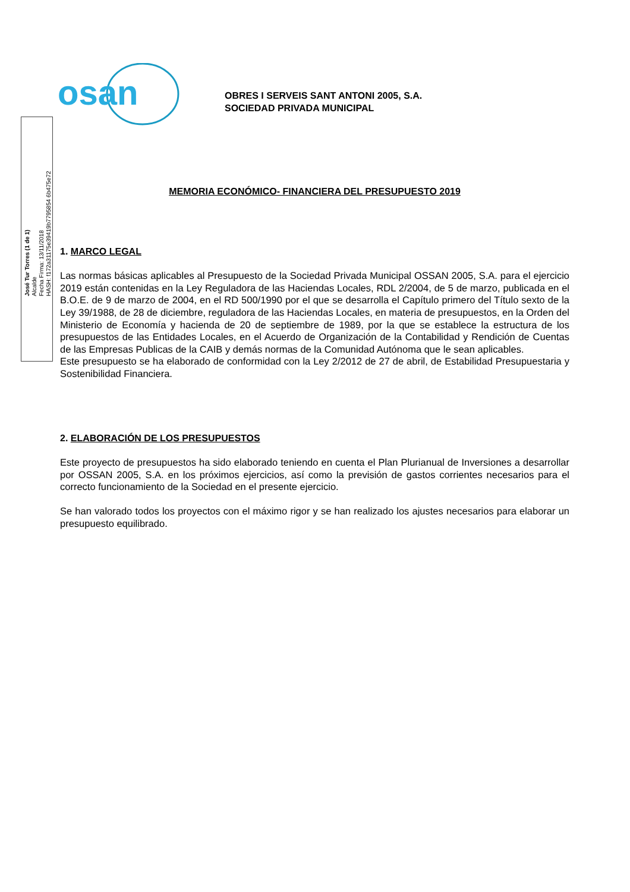osan
José Tur Torres (1 de 1)
Alcalde
Fecha Firma: 13/11/2018
HASH: f172a31175e39419b7795854 6b475e72
OBRES I SERVEIS SANT ANTONI 2005, S.A.
SOCIEDAD PRIVADA MUNICIPAL
MEMORIA ECONÓMICO- FINANCIERA DEL PRESUPUESTO 2019
1. MARCO LEGAL
Las normas básicas aplicables al Presupuesto de la Sociedad Privada Municipal OSSAN 2005, S.A. para el ejercicio 2019 están contenidas en la Ley Reguladora de las Haciendas Locales, RDL 2/2004, de 5 de marzo, publicada en el B.O.E. de 9 de marzo de 2004, en el RD 500/1990 por el que se desarrolla el Capítulo primero del Título sexto de la Ley 39/1988, de 28 de diciembre, reguladora de las Haciendas Locales, en materia de presupuestos, en la Orden del Ministerio de Economía y hacienda de 20 de septiembre de 1989, por la que se establece la estructura de los presupuestos de las Entidades Locales, en el Acuerdo de Organización de la Contabilidad y Rendición de Cuentas de las Empresas Publicas de la CAIB y demás normas de la Comunidad Autónoma que le sean aplicables.
Este presupuesto se ha elaborado de conformidad con la Ley 2/2012 de 27 de abril, de Estabilidad Presupuestaria y Sostenibilidad Financiera.
2. ELABORACIÓN DE LOS PRESUPUESTOS
Este proyecto de presupuestos ha sido elaborado teniendo en cuenta el Plan Plurianual de Inversiones a desarrollar por OSSAN 2005, S.A. en los próximos ejercicios, así como la previsión de gastos corrientes necesarios para el correcto funcionamiento de la Sociedad en el presente ejercicio.
Se han valorado todos los proyectos con el máximo rigor y se han realizado los ajustes necesarios para elaborar un presupuesto equilibrado.